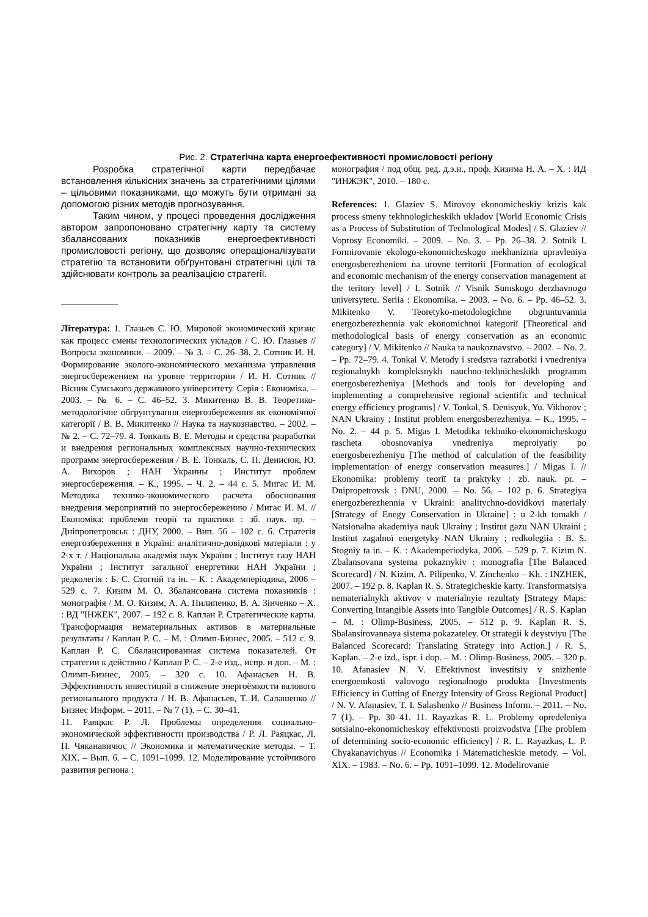Рис. 2. Стратегічна карта енергоефективності промисловості регіону
Розробка стратегічної карти передбачає встановлення кількісних значень за стратегічними цілями – цільовими показниками, що можуть бути отримані за допомогою різних методів прогнозування.
Таким чином, у процесі проведення дослідження автором запропоновано стратегічну карту та систему збалансованих показників енергоефективності промисловості регіону, що дозволяє операціоналізувати стратегію та встановити обґрунтовані стратегічні цілі та здійснювати контроль за реалізацією стратегії.
Література: 1. Глазьев С. Ю. Мировой экономический кризис как процесс смены технологических укладов / С. Ю. Глазьев // Вопросы экономики. – 2009. – № 3. – С. 26–38. 2. Сотник И. Н. Формирование эколого-экономического механизма управления энергосбережением на уровне территории / И. Н. Сотник // Вісник Сумського державного університету. Серія : Економіка. – 2003. – № 6. – С. 46–52. 3. Микитенко В. В. Теоретико- методологічне обгрунтування енергозбереження як економічної категорії / В. В. Микитенко // Наука та наукознавство. – 2002. – № 2. – С. 72–79. 4. Тонкаль В. Е. Методы и средства разработки и внедрения региональных комплексных научно-технических программ энергосбережения / В. Е. Тонкаль, С. П. Денисюк, Ю. А. Вихоров ; НАН Украины ; Институт проблем энергосбережения. – К., 1995. – Ч. 2. – 44 с. 5. Мигас И. М. Методика технико-экономического расчета обоснования внедрения мероприятий по энергосбережению / Мигас И. М. // Економіка: проблеми теорії та практики : зб. наук. пр. – Дніпропетровськ : ДНУ, 2000. – Вип. 56 – 102 с. 6. Стратегія енергозбереження в Україні: аналітично-довідкові матеріали : у 2-х т. / Національна академія наук України ; Інститут газу НАН України ; Інститут загальної енергетики НАН України ; редколегія : Б. С. Стогній та ін. – К. : Академперіодика, 2006 – 529 с. 7. Кизим М. О. Збалансована система показників : монографія / М. О. Кизим, А. А. Пилипенко, В. А. Зінченко – Х. : ВД "ІНЖЕК", 2007. – 192 с. 8. Каплан Р. Стратегические карты. Трансформация нематериальных активов в материальные результаты / Каплан Р. С. – М. : Олимп-Бизнес, 2005. – 512 с. 9. Каплан Р. С. Сбалансированная система показателей. От стратегии к действию / Каплан Р. С. – 2-е изд., испр. и доп. – М. : Олимп-Бизнес, 2005. – 320 с. 10. Афанасьев Н. В. Эффективность инвестиций в снижение энергоёмкости валового регионального продукта / Н. В. Афанасьев, Т. И. Салашенко // Бизнес Информ. – 2011. – № 7 (1). – С. 30–41.
11. Раяцкас Р. Л. Проблемы определения социально-экономической эффективности производства / Р. Л. Раяцкас, Л. П. Чяканавичюс // Экономика и математические методы. – Т. XIX. – Вып. 6. – С. 1091–1099. 12. Моделирование устойчивого развития региона :
монография / под общ. ред. д.э.н., проф. Кизима Н. А. – Х. : ИД "ИНЖЭК", 2010. – 180 с.
References: 1. Glaziev S. Mirovoy ekonomicheskiy krizis kak process smeny tekhnologicheskikh ukladov [World Economic Crisis as a Process of Substitution of Technological Modes] / S. Glaziev // Voprosy Economiki. – 2009. – No. 3. – Pp. 26–38. 2. Sotnik I. Formirovanie ekologo-ekonomicheskogo mekhanizma upravleniya energosberezheniem na urovne territorii [Formation of ecological and economic mechanism of the energy conservation management at the teritory level] / I. Sotnik // Visnik Sumskogo derzhavnogo universytetu. Seriia : Ekonomika. – 2003. – No. 6. – Pp. 46–52. 3. Mikitenko V. Teoretyko-metodologichne obgruntuvannia energozberezhennia yak ekonomichnoi kategoriï [Theoretical and methodological basis of energy conservation as an economic category] / V. Mikitenko // Nauka ta naukoznavstvo. – 2002. – No. 2. – Pp. 72–79. 4. Tonkal V. Metody i sredstva razrabotki i vnedreniya regionalnykh kompleksnykh nauchno-tekhnicheskikh programm energosberezheniya [Methods and tools for developing and implementing a comprehensive regional scientific and technical energy efficiency programs] / V. Tonkal, S. Denisyuk, Yu. Vikhorov ; NAN Ukrainy ; Institut problem energosberezheniya. – K., 1995. – No. 2. – 44 p. 5. Migas I. Metodika tekhniko-ekonomicheskogo rascheta obosnovaniya vnedreniya meproiyatiy po energosberezheniyu [The method of calculation of the feasibility implementation of energy conservation measures.] / Migas I. // Ekonomika: problemy teoriï ta praktyky : zb. nauk. pr. – Dnipropetrovsk : DNU, 2000. – No. 56. – 102 p. 6. Strategiya energozberezhennia v Ukraini: analitychno-dovidkovi materialy [Strategy of Enegy Conservation in Ukraine] : u 2-kh tomakh / Natsionalna akademiya nauk Ukrainy ; Institut gazu NAN Ukraini ; Institut zagalnoï energetyky NAN Ukrainy ; redkolegiia : B. S. Stogniy ta in. – K. : Akademperiodyka, 2006. – 529 p. 7. Kizim N. Zbalansovana systema pokaznykiv : monografia [The Balanced Scorecard] / N. Kizim, A. Pilipenko, V. Zinchenko – Kh. : INZHEK, 2007. – 192 p. 8. Kaplan R. S. Strategicheskie karty. Transformatsiya nematerialnykh aktivov v materialnyie rezultaty [Strategy Maps: Converting Intangible Assets into Tangible Outcomes] / R. S. Kaplan – M. : Olimp-Business, 2005. – 512 p. 9. Kaplan R. S. Sbalansirovannaya sistema pokazateley. Ot strategii k deystviyu [The Balanced Scorecard: Translating Strategy into Action.] / R. S. Kaplan. – 2-e izd., ispr. i dop. – M. : Olimp-Business, 2005. – 320 p. 10. Afanasiev N. V. Effektivnost investitsiy v snizhenie energoemkosti valovogo regionalnogo produkta [Investments Efficiency in Cutting of Energy Intensity of Gross Regional Product] / N. V. Afanasiev, T. I. Salashenko // Business Inform. – 2011. – No. 7 (1). – Pp. 30–41. 11. Rayazkas R. L. Problemy opredeleniya sotsialno-ekonomicheskoy effektivnosti proizvodstva [The problem of determining socio-economic efficiency] / R. L. Rayazkas, L. P. Chyakanavichyus // Economika i Matematicheskie metody. – Vol. XIX. – 1983. – No. 6. – Pp. 1091–1099. 12. Modelirovanie